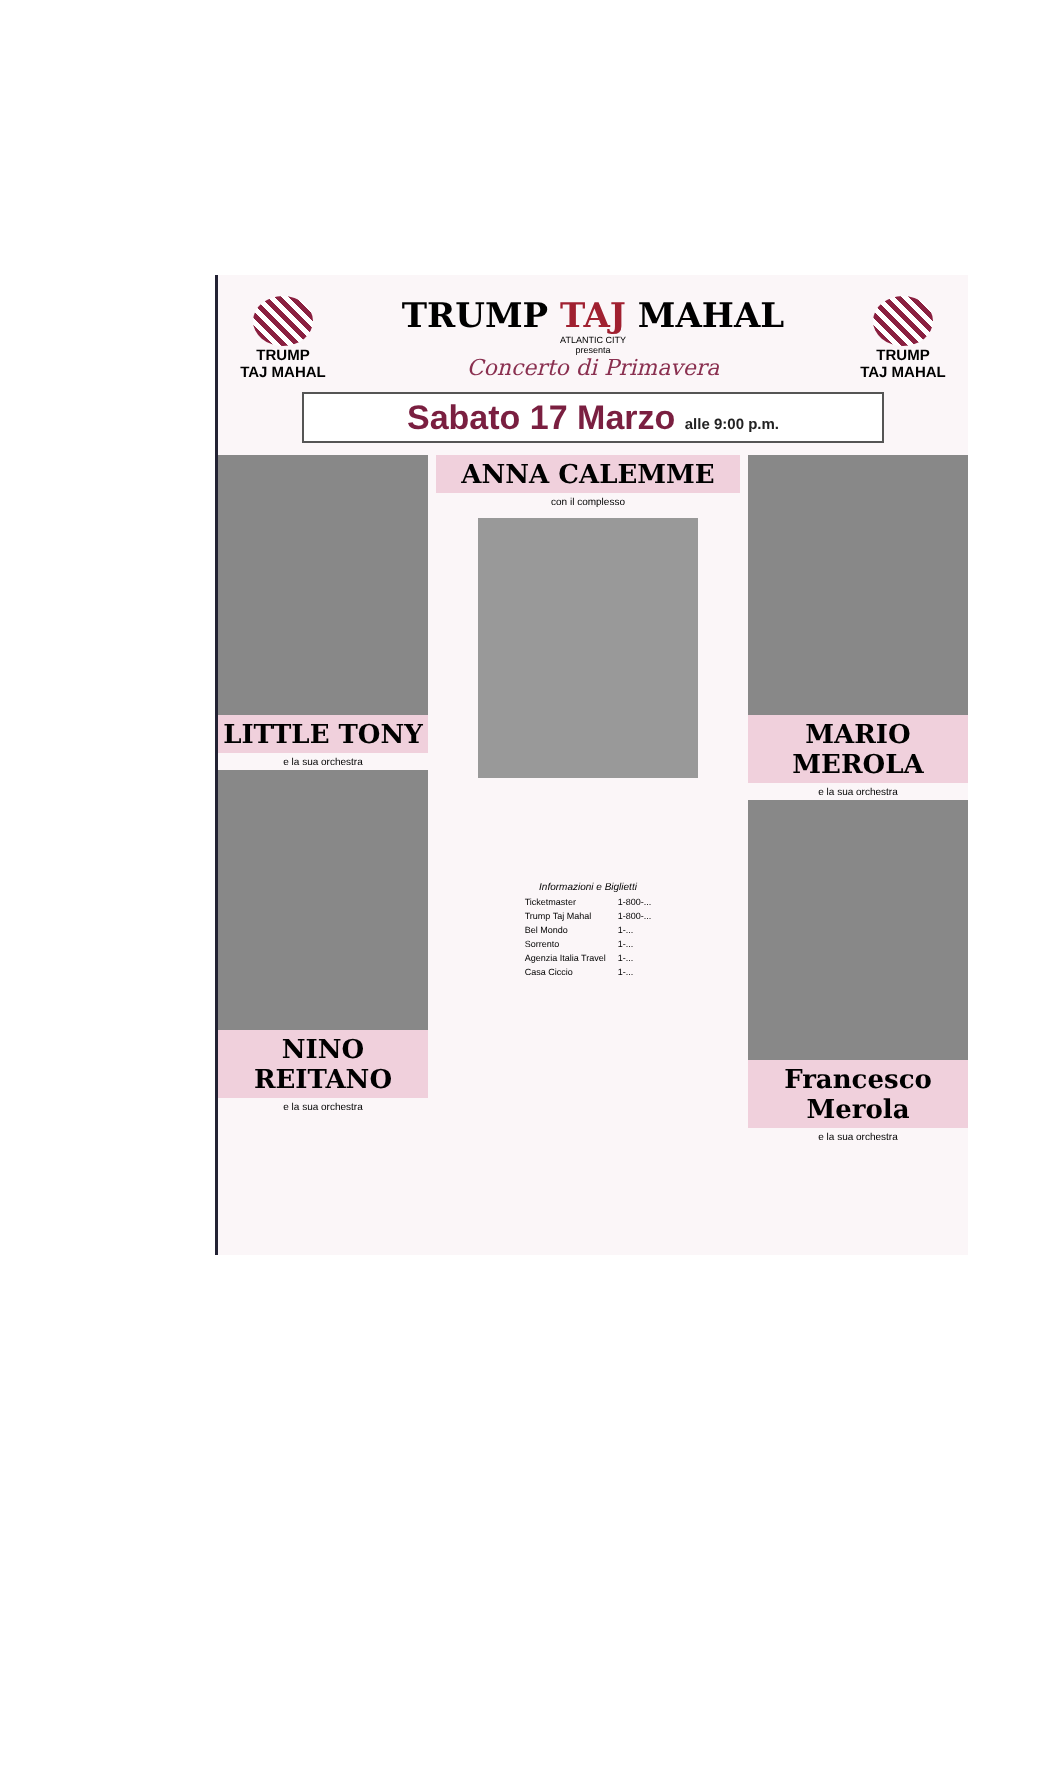TRUMP
TAJ MAHAL
TRUMP TAJ MAHAL
ATLANTIC CITY
presenta
Concerto di Primavera
TRUMP
TAJ MAHAL
Sabato 17 Marzo alle 9:00 p.m.
LITTLE TONY
e la sua orchestra
NINO REITANO
e la sua orchestra
ANNA CALEMME
con il complesso
Informazioni e Biglietti
| Ticketmaster | 1-800-... |
| Trump Taj Mahal | 1-800-... |
| Bel Mondo | 1-... |
| Sorrento | 1-... |
| Agenzia Italia Travel | 1-... |
| Casa Ciccio | 1-... |
MARIO MEROLA
e la sua orchestra
Francesco Merola
e la sua orchestra